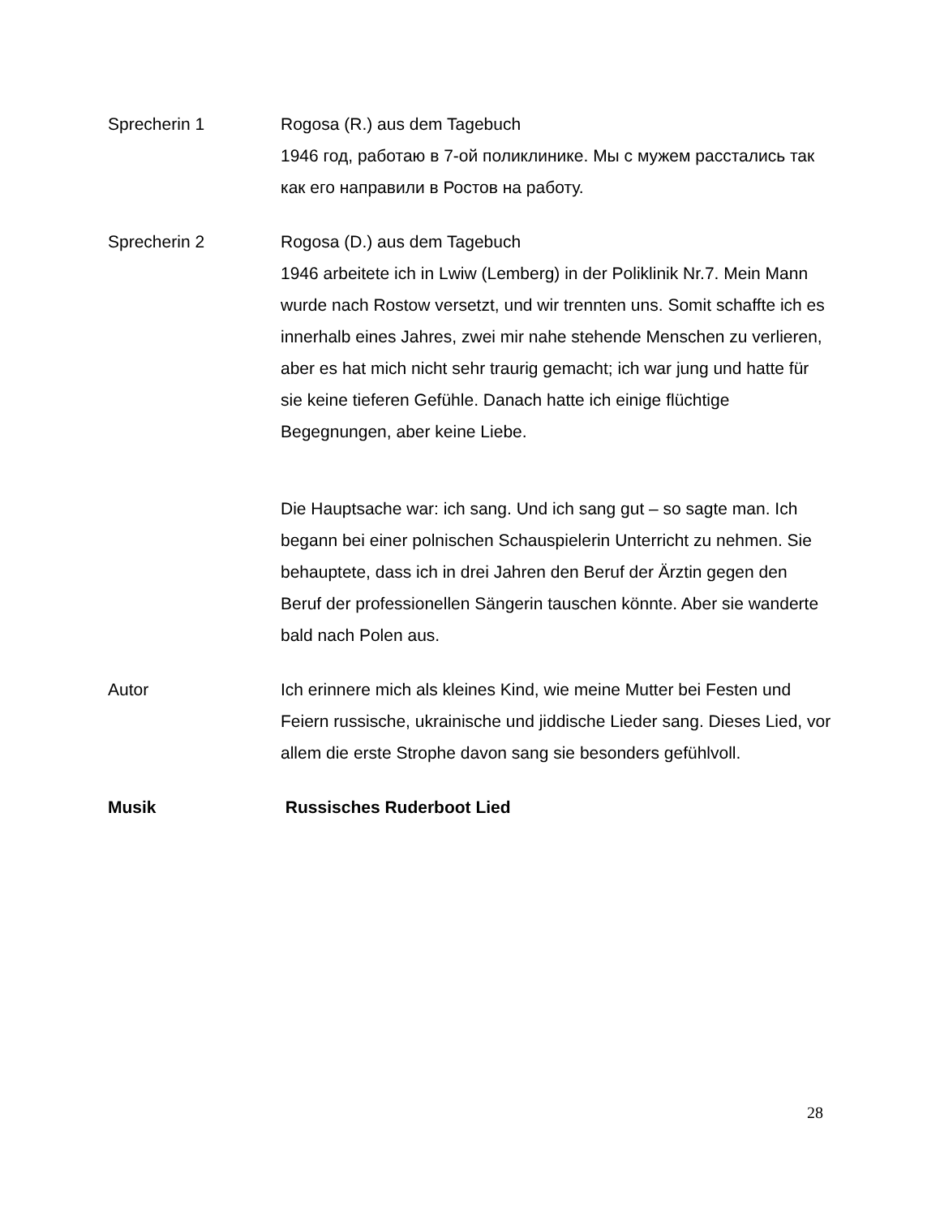Sprecherin 1 Rogosa (R.) aus dem Tagebuch
1946 год, работаю в 7-ой поликлинике. Мы с мужем расстались так как его направили в Ростов на работу.
Sprecherin 2 Rogosa (D.) aus dem Tagebuch
1946 arbeitete ich in Lwiw (Lemberg) in der Poliklinik Nr.7. Mein Mann wurde nach Rostow versetzt, und wir trennten uns. Somit schaffte ich es innerhalb eines Jahres, zwei mir nahe stehende Menschen zu verlieren, aber es hat mich nicht sehr traurig gemacht; ich war jung und hatte für sie keine tieferen Gefühle. Danach hatte ich einige flüchtige Begegnungen, aber keine Liebe.
Die Hauptsache war: ich sang. Und ich sang gut – so sagte man. Ich begann bei einer polnischen Schauspielerin Unterricht zu nehmen. Sie behauptete, dass ich in drei Jahren den Beruf der Ärztin gegen den Beruf der professionellen Sängerin tauschen könnte. Aber sie wanderte bald nach Polen aus.
Autor Ich erinnere mich als kleines Kind, wie meine Mutter bei Festen und Feiern russische, ukrainische und jiddische Lieder sang. Dieses Lied, vor allem die erste Strophe davon sang sie besonders gefühlvoll.
Musik Russisches Ruderboot Lied
28